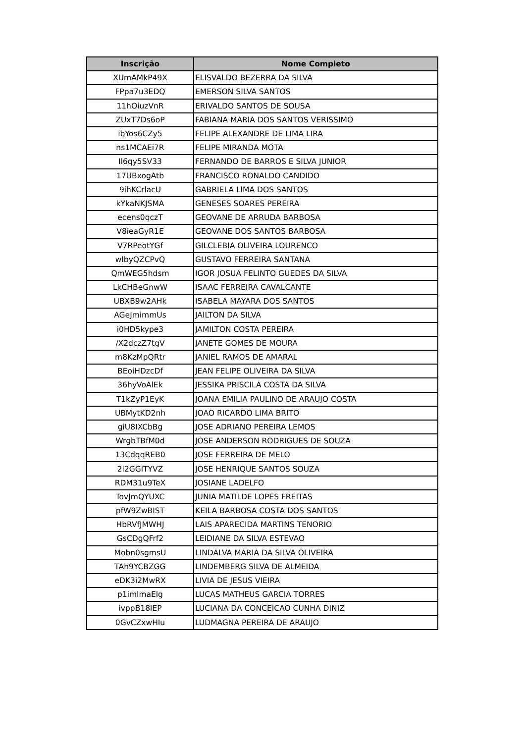| Inscrição | Nome Completo |
| --- | --- |
| XUmAMkP49X | ELISVALDO BEZERRA DA SILVA |
| FPpa7u3EDQ | EMERSON SILVA SANTOS |
| 11hOiuzVnR | ERIVALDO SANTOS DE SOUSA |
| ZUxT7Ds6oP | FABIANA MARIA DOS SANTOS VERISSIMO |
| ibYos6CZy5 | FELIPE ALEXANDRE DE LIMA LIRA |
| ns1MCAEi7R | FELIPE MIRANDA MOTA |
| Il6qy5SV33 | FERNANDO DE BARROS E SILVA JUNIOR |
| 17UBxogAtb | FRANCISCO RONALDO CANDIDO |
| 9ihKCrlacU | GABRIELA LIMA DOS SANTOS |
| kYkaNKJSMA | GENESES SOARES PEREIRA |
| ecens0qczT | GEOVANE DE ARRUDA BARBOSA |
| V8ieaGyR1E | GEOVANE DOS SANTOS BARBOSA |
| V7RPeotYGf | GILCLEBIA OLIVEIRA LOURENCO |
| wlbyQZCPvQ | GUSTAVO FERREIRA SANTANA |
| QmWEG5hdsm | IGOR JOSUA FELINTO GUEDES DA SILVA |
| LkCHBeGnwW | ISAAC FERREIRA CAVALCANTE |
| UBXB9w2AHk | ISABELA MAYARA DOS SANTOS |
| AGeJmimmUs | JAILTON DA SILVA |
| i0HD5kype3 | JAMILTON COSTA PEREIRA |
| /X2dczZ7tgV | JANETE GOMES DE MOURA |
| m8KzMpQRtr | JANIEL RAMOS DE AMARAL |
| BEoiHDzcDf | JEAN FELIPE OLIVEIRA DA SILVA |
| 36hyVoAlEk | JESSIKA PRISCILA COSTA DA SILVA |
| T1kZyP1EyK | JOANA EMILIA PAULINO DE ARAUJO COSTA |
| UBMytKD2nh | JOAO RICARDO LIMA BRITO |
| giU8IXCbBg | JOSE ADRIANO PEREIRA LEMOS |
| WrgbTBfM0d | JOSE ANDERSON RODRIGUES DE SOUZA |
| 13CdqqREB0 | JOSE FERREIRA DE MELO |
| 2i2GGlTYVZ | JOSE HENRIQUE SANTOS SOUZA |
| RDM31u9TeX | JOSIANE LADELFO |
| TovJmQYUXC | JUNIA MATILDE LOPES FREITAS |
| pfW9ZwBIST | KEILA BARBOSA COSTA DOS SANTOS |
| HbRVfJMWHJ | LAIS APARECIDA MARTINS TENORIO |
| GsCDgQFrf2 | LEIDIANE DA SILVA ESTEVAO |
| Mobn0sgmsU | LINDALVA MARIA DA SILVA OLIVEIRA |
| TAh9YCBZGG | LINDEMBERG SILVA DE ALMEIDA |
| eDK3i2MwRX | LIVIA DE JESUS VIEIRA |
| p1imlmaElg | LUCAS MATHEUS GARCIA TORRES |
| ivppB18lEP | LUCIANA DA CONCEICAO CUNHA DINIZ |
| 0GvCZxwHIu | LUDMAGNA PEREIRA DE ARAUJO |